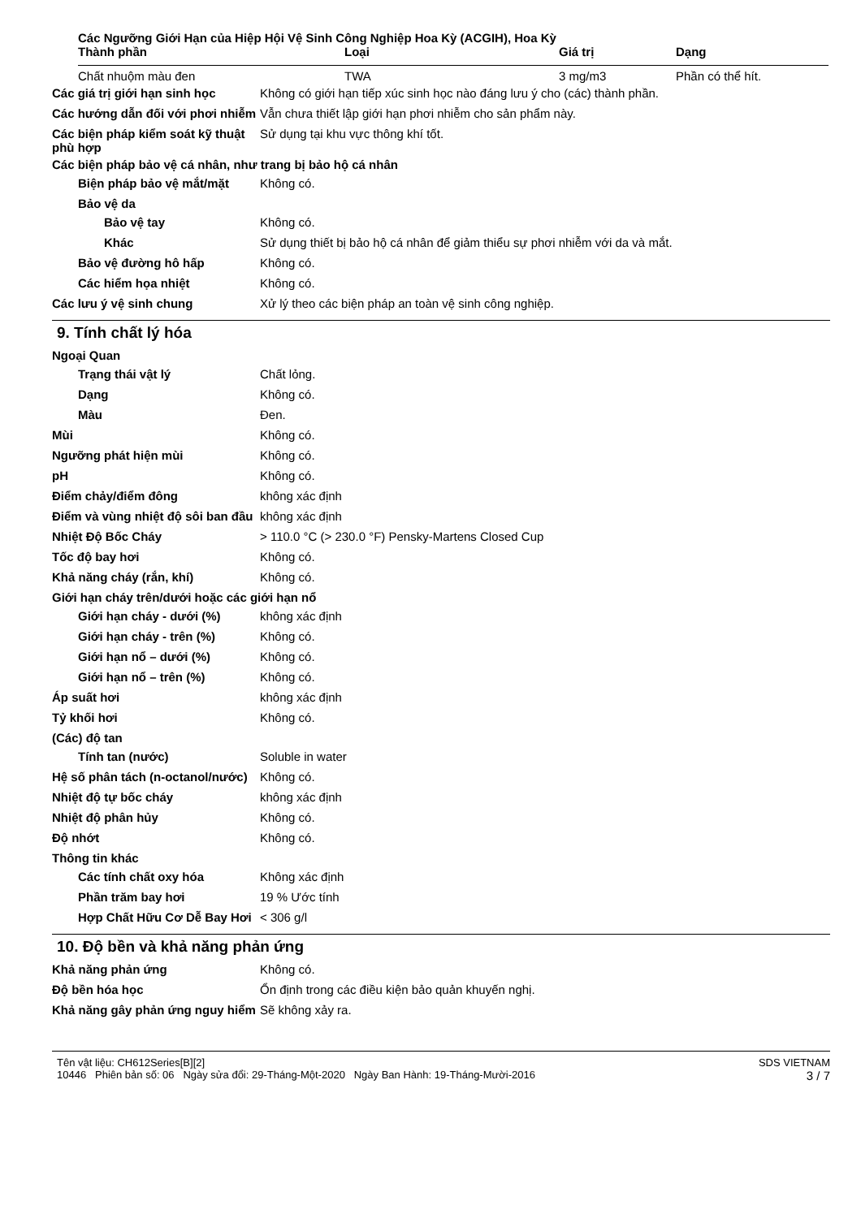Các Ngưỡng Giới Hạn của Hiệp Hội Vệ Sinh Công Nghiệp Hoa Kỳ (ACGIH), Hoa Kỳ
| Thành phần | Loại | Giá trị | Dạng |
| --- | --- | --- | --- |
| Chất nhuộm màu đen | TWA | 3 mg/m3 | Phần có thể hít. |
Các giá trị giới hạn sinh học
Không có giới hạn tiếp xúc sinh học nào đáng lưu ý cho (các) thành phần.
Các hướng dẫn đối với phơi nhiễm
Vẫn chưa thiết lập giới hạn phơi nhiễm cho sản phẩm này.
Các biện pháp kiểm soát kỹ thuật phù hợp
Sử dụng tại khu vực thông khí tốt.
Các biện pháp bảo vệ cá nhân, như trang bị bảo hộ cá nhân
Biện pháp bảo vệ mắt/mặt Không có.
Bảo vệ da
Bảo vệ tay Không có.
Khác Sử dụng thiết bị bảo hộ cá nhân để giảm thiểu sự phơi nhiễm với da và mắt.
Bảo vệ đường hô hấp Không có.
Các hiểm họa nhiệt Không có.
Các lưu ý vệ sinh chung Xử lý theo các biện pháp an toàn vệ sinh công nghiệp.
9. Tính chất lý hóa
Ngoại Quan
Trạng thái vật lý Chất lỏng.
Dạng Không có.
Màu Đen.
Mùi Không có.
Ngưỡng phát hiện mùi Không có.
pH Không có.
Điểm chảy/điểm đông không xác định
Điểm và vùng nhiệt độ sôi ban đầu
không xác định
Nhiệt Độ Bốc Cháy > 110.0 °C (> 230.0 °F) Pensky-Martens Closed Cup
Tốc độ bay hơi Không có.
Khả năng cháy (rắn, khí) Không có.
Giới hạn cháy trên/dưới hoặc các giới hạn nổ
Giới hạn cháy - dưới (%) không xác định
Giới hạn cháy - trên (%) Không có.
Giới hạn nổ – dưới (%) Không có.
Giới hạn nổ – trên (%) Không có.
Áp suất hơi không xác định
Tỷ khối hơi Không có.
(Các) độ tan
Tính tan (nước) Soluble in water
Hệ số phân tách (n-octanol/nước)
Không có.
Nhiệt độ tự bốc cháy không xác định
Nhiệt độ phân hủy Không có.
Độ nhớt Không có.
Thông tin khác
Các tính chất oxy hóa Không xác định
Phần trăm bay hơi 19 % Ước tính
Hợp Chất Hữu Cơ Dễ Bay Hơi
< 306 g/l
10. Độ bền và khả năng phản ứng
Khả năng phản ứng Không có.
Độ bền hóa học Ổn định trong các điều kiện bảo quản khuyến nghị.
Khả năng gây phản ứng nguy hiểm
Sẽ không xảy ra.
Tên vật liệu: CH612Series[B][2]
10446 Phiên bản số: 06 Ngày sửa đổi: 29-Tháng-Một-2020 Ngày Ban Hành: 19-Tháng-Mười-2016
SDS VIETNAM
3 / 7